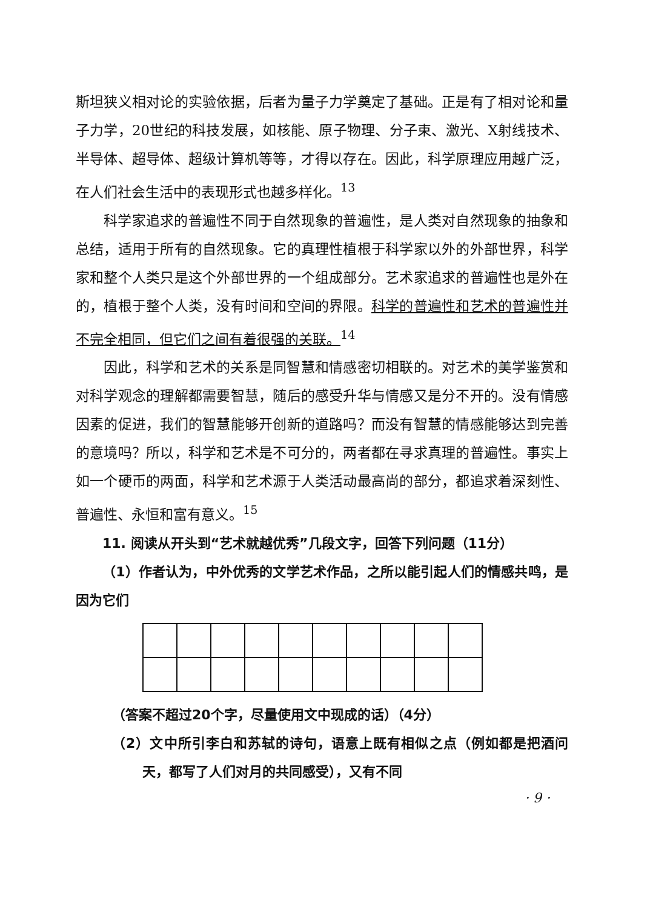斯坦狭义相对论的实验依据，后者为量子力学奠定了基础。正是有了相对论和量子力学，20世纪的科技发展，如核能、原子物理、分子束、激光、X射线技术、半导体、超导体、超级计算机等等，才得以存在。因此，科学原理应用越广泛，在人们社会生活中的表现形式也越多样化。<sup>13</sup>
科学家追求的普遍性不同于自然现象的普遍性，是人类对自然现象的抽象和总结，适用于所有的自然现象。它的真理性植根于科学家以外的外部世界，科学家和整个人类只是这个外部世界的一个组成部分。艺术家追求的普遍性也是外在的，植根于整个人类，没有时间和空间的界限。科学的普遍性和艺术的普遍性并不完全相同，但它们之间有着很强的关联。<sup>14</sup>
因此，科学和艺术的关系是同智慧和情感密切相联的。对艺术的美学鉴赏和对科学观念的理解都需要智慧，随后的感受升华与情感又是分不开的。没有情感因素的促进，我们的智慧能够开创新的道路吗？而没有智慧的情感能够达到完善的意境吗？所以，科学和艺术是不可分的，两者都在寻求真理的普遍性。事实上如一个硬币的两面，科学和艺术源于人类活动最高尚的部分，都追求着深刻性、普遍性、永恒和富有意义。<sup>15</sup>
11. 阅读从开头到“艺术就越优秀”几段文字，回答下列问题（11分）
（1）作者认为，中外优秀的文学艺术作品，之所以能引起人们的情感共鸣，是因为它们
（答案不超过20个字，尽量使用文中现成的话）（4分）
（2）文中所引李白和苏轼的诗句，语意上既有相似之点（例如都是把酒问天，都写了人们对月的共同感受），又有不同
· 9 ·